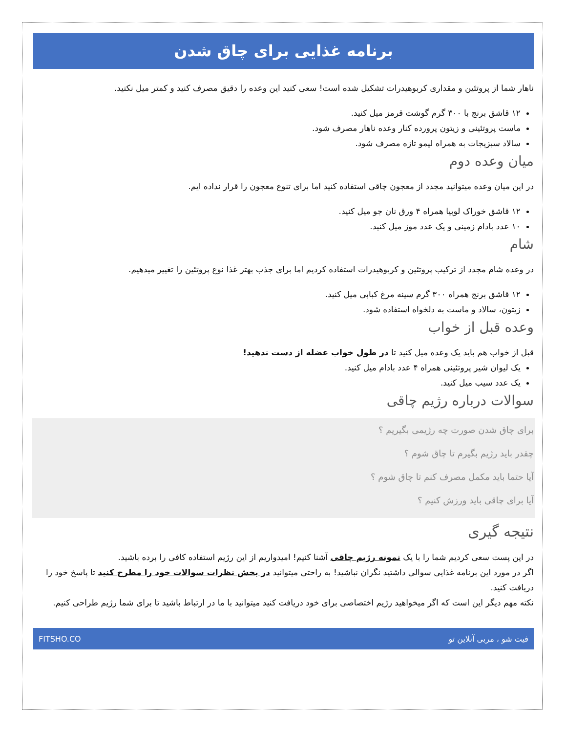برنامه غذایی برای چاق شدن
ناهار شما از پروتئین و مقداری کربوهیدرات تشکیل شده است! سعی کنید این وعده را دقیق مصرف کنید و کمتر میل نکنید.
۱۲ قاشق برنج با ۳۰۰ گرم گوشت قرمز میل کنید.
ماست پروتئینی و زیتون پرورده کنار وعده ناهار مصرف شود.
سالاد سبزیجات به همراه لیمو تازه مصرف شود.
میان وعده دوم
در این میان وعده میتوانید مجدد از معجون چاقی استفاده کنید اما برای تنوع معجون را قرار نداده ایم.
۱۲ قاشق خوراک لوبیا همراه ۴ ورق نان جو میل کنید.
۱۰ عدد بادام زمینی و یک عدد موز میل کنید.
شام
در وعده شام مجدد از ترکیب پروتئین و کربوهیدرات استفاده کردیم اما برای جذب بهتر غذا نوع پروتئین را تغییر میدهیم.
۱۲ قاشق برنج همراه ۳۰۰ گرم سینه مرغ کبابی میل کنید.
زیتون، سالاد و ماست به دلخواه استفاده شود.
وعده قبل از خواب
قبل از خواب هم باید یک وعده میل کنید تا در طول خواب عضله از دست ندهید!
یک لیوان شیر پروتئینی همراه ۴ عدد بادام میل کنید.
یک عدد سیب میل کنید.
سوالات درباره رژیم چاقی
برای چاق شدن صورت چه رژیمی بگیریم ؟
چقدر باید رژیم بگیرم تا چاق شوم ؟
آیا حتما باید مکمل مصرف کنم تا چاق شوم ؟
آیا برای چاقی باید ورزش کنیم ؟
نتیجه گیری
در این پست سعی کردیم شما را با یک نمونه رژیم چاقی آشنا کنیم! امیدواریم از این رژیم استفاده کافی را برده باشید.
اگر در مورد این برنامه غذایی سوالی داشتید نگران نباشید! به راحتی میتوانید در بخش نظرات سوالات خود را مطرح کنید تا پاسخ خود را دریافت کنید.
نکته مهم دیگر این است که اگر میخواهید رژیم اختصاصی برای خود دریافت کنید میتوانید با ما در ارتباط باشید تا برای شما رژیم طراحی کنیم.
فیت شو ، مربی آنلاین تو FITSHO.CO